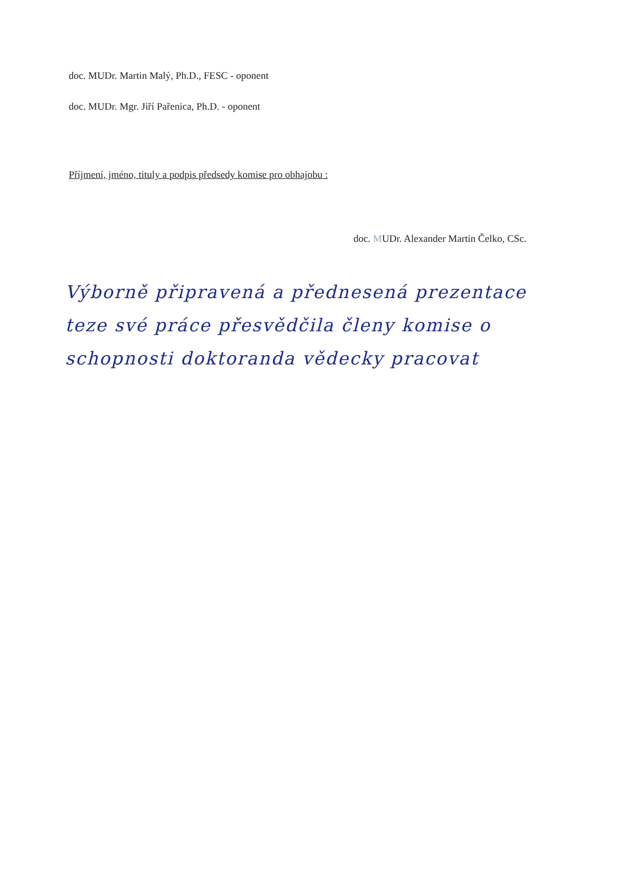doc. MUDr. Martin Malý, Ph.D., FESC - oponent
doc. MUDr. Mgr. Jiří Pařenica, Ph.D. - oponent
Příjmení, jméno, tituly a podpis předsedy komise pro obhajobu :
doc. MUDr. Alexander Martin Čelko, CSc.
Výborně připravená a přednesená prezentace teze své práce přesvědčila členy komise o schopnosti doktoranda vědecky pracovat